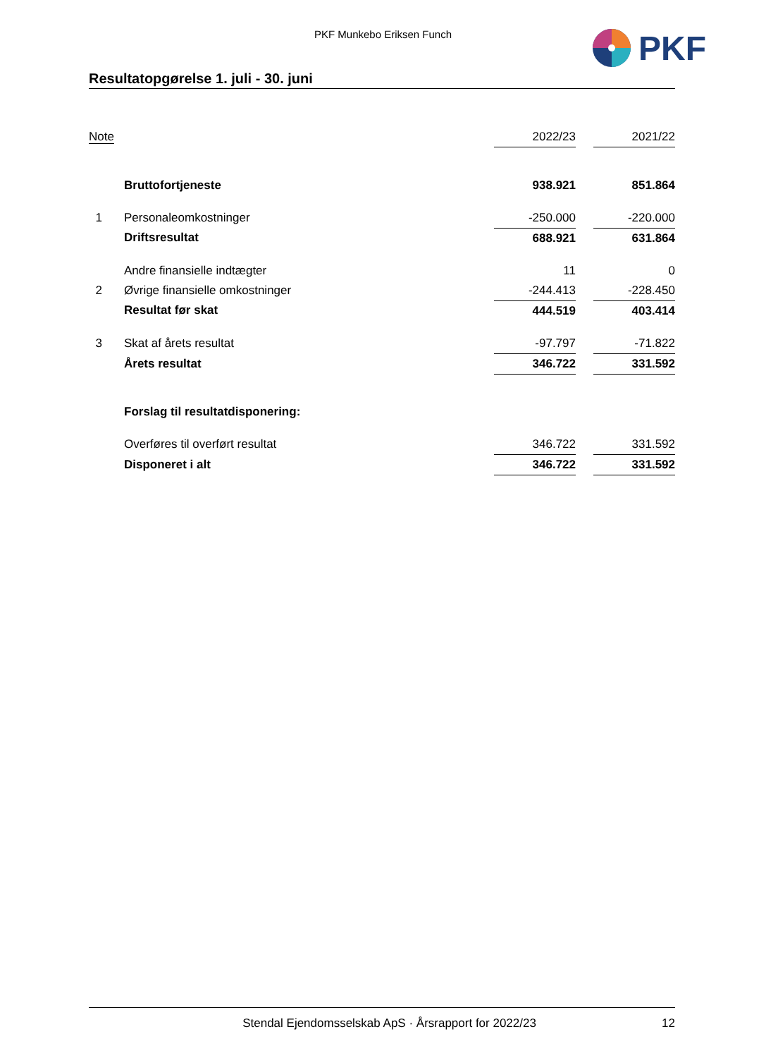PKF Munkebo Eriksen Funch PKF
Resultatopgørelse 1. juli - 30. juni
| Note | | 2022/23 | | 2021/22 |
| --- | --- | --- | --- | --- |
| | Bruttofortjeneste | 938.921 | | 851.864 |
| 1 | Personaleomkostninger | -250.000 | | -220.000 |
| | Driftsresultat | 688.921 | | 631.864 |
| | Andre finansielle indtægter | 11 | | 0 |
| 2 | Øvrige finansielle omkostninger | -244.413 | | -228.450 |
| | Resultat før skat | 444.519 | | 403.414 |
| 3 | Skat af årets resultat | -97.797 | | -71.822 |
| | Årets resultat | 346.722 | | 331.592 |
| | Forslag til resultatdisponering: | | | |
| | Overføres til overført resultat | 346.722 | | 331.592 |
| | Disponeret i alt | 346.722 | | 331.592 |
Stendal Ejendomsselskab ApS · Årsrapport for 2022/23 12